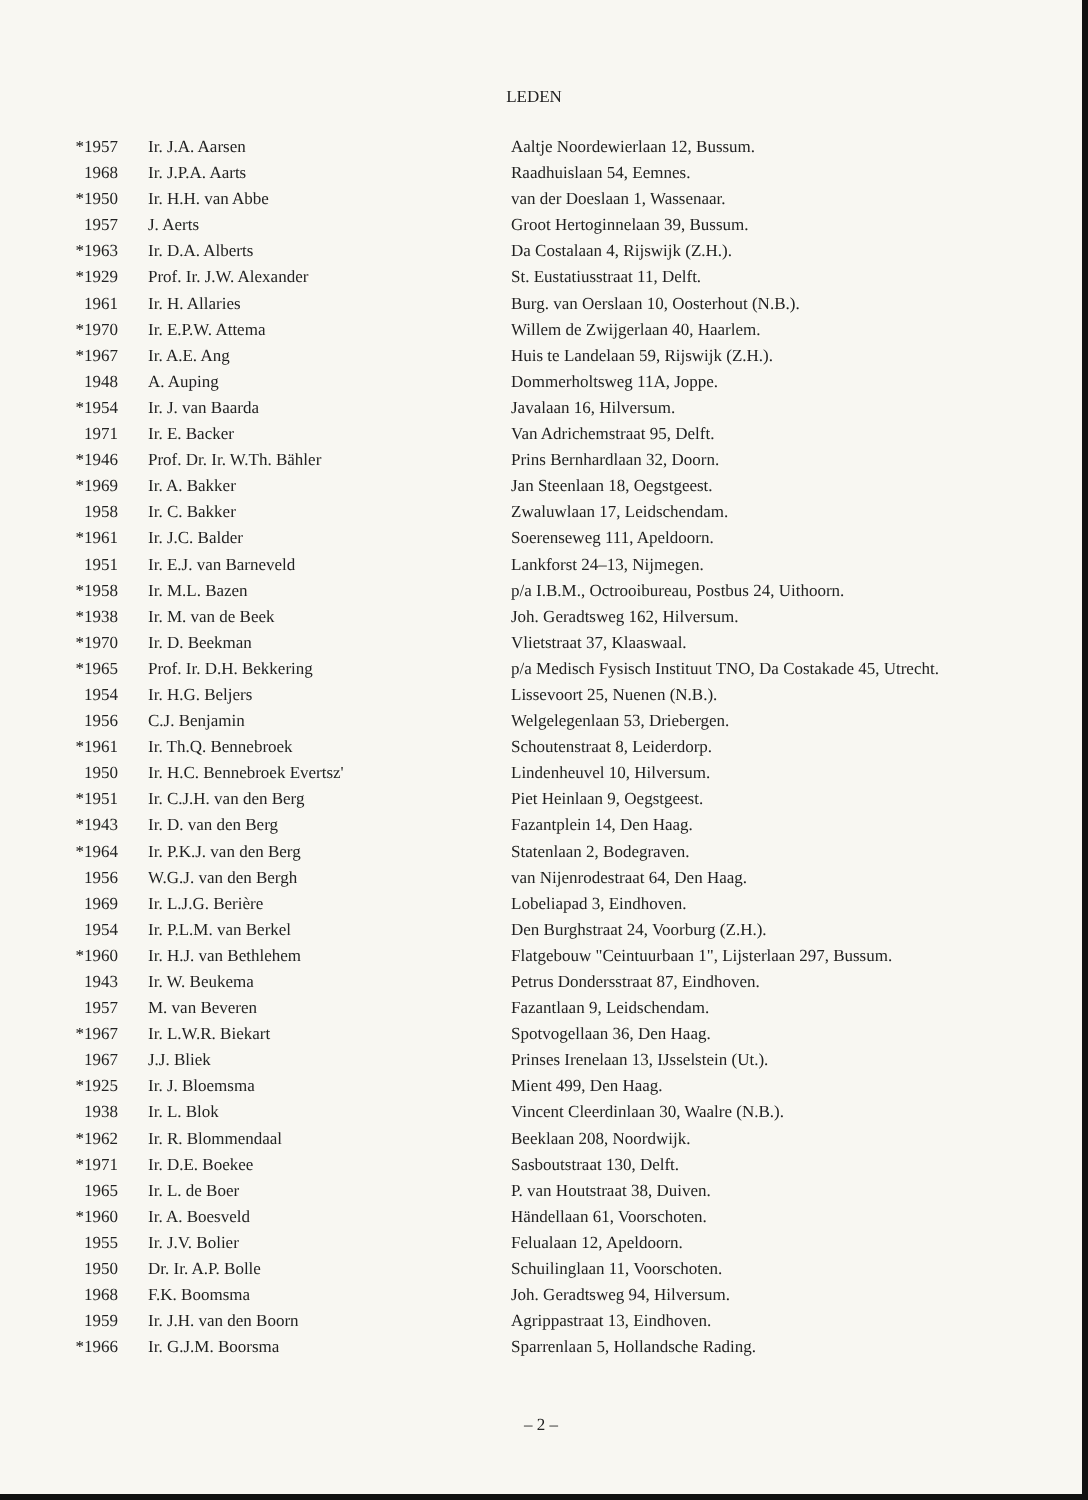LEDEN
| *1957 | Ir. J.A. Aarsen | Aaltje Noordewierlaan 12, Bussum. |
| 1968 | Ir. J.P.A. Aarts | Raadhuislaan 54, Eemnes. |
| *1950 | Ir. H.H. van Abbe | van der Doeslaan 1, Wassenaar. |
| 1957 | J. Aerts | Groot Hertoginnelaan 39, Bussum. |
| *1963 | Ir. D.A. Alberts | Da Costalaan 4, Rijswijk (Z.H.). |
| *1929 | Prof. Ir. J.W. Alexander | St. Eustatiusstraat 11, Delft. |
| 1961 | Ir. H. Allaries | Burg. van Oerslaan 10, Oosterhout (N.B.). |
| *1970 | Ir. E.P.W. Attema | Willem de Zwijgerlaan 40, Haarlem. |
| *1967 | Ir. A.E. Ang | Huis te Landelaan 59, Rijswijk (Z.H.). |
| 1948 | A. Auping | Dommerholtsweg 11A, Joppe. |
| *1954 | Ir. J. van Baarda | Javalaan 16, Hilversum. |
| 1971 | Ir. E. Backer | Van Adrichemstraat 95, Delft. |
| *1946 | Prof. Dr. Ir. W.Th. Bähler | Prins Bernhardlaan 32, Doorn. |
| *1969 | Ir. A. Bakker | Jan Steenlaan 18, Oegstgeest. |
| 1958 | Ir. C. Bakker | Zwaluwlaan 17, Leidschendam. |
| *1961 | Ir. J.C. Balder | Soerenseweg 111, Apeldoorn. |
| 1951 | Ir. E.J. van Barneveld | Lankforst 24–13, Nijmegen. |
| *1958 | Ir. M.L. Bazen | p/a I.B.M., Octrooibureau, Postbus 24, Uithoorn. |
| *1938 | Ir. M. van de Beek | Joh. Geradtsweg 162, Hilversum. |
| *1970 | Ir. D. Beekman | Vlietstraat 37, Klaaswaal. |
| *1965 | Prof. Ir. D.H. Bekkering | p/a Medisch Fysisch Instituut TNO, Da Costakade 45, Utrecht. |
| 1954 | Ir. H.G. Beljers | Lissevoort 25, Nuenen (N.B.). |
| 1956 | C.J. Benjamin | Welgelegenlaan 53, Driebergen. |
| *1961 | Ir. Th.Q. Bennebroek | Schoutenstraat 8, Leiderdorp. |
| 1950 | Ir. H.C. Bennebroek Evertsz' | Lindenheuvel 10, Hilversum. |
| *1951 | Ir. C.J.H. van den Berg | Piet Heinlaan 9, Oegstgeest. |
| *1943 | Ir. D. van den Berg | Fazantplein 14, Den Haag. |
| *1964 | Ir. P.K.J. van den Berg | Statenlaan 2, Bodegraven. |
| 1956 | W.G.J. van den Bergh | van Nijenrodestraat 64, Den Haag. |
| 1969 | Ir. L.J.G. Berière | Lobeliapad 3, Eindhoven. |
| 1954 | Ir. P.L.M. van Berkel | Den Burghstraat 24, Voorburg (Z.H.). |
| *1960 | Ir. H.J. van Bethlehem | Flatgebouw "Ceintuurbaan 1", Lijsterlaan 297, Bussum. |
| 1943 | Ir. W. Beukema | Petrus Dondersstraat 87, Eindhoven. |
| 1957 | M. van Beveren | Fazantlaan 9, Leidschendam. |
| *1967 | Ir. L.W.R. Biekart | Spotvogellaan 36, Den Haag. |
| 1967 | J.J. Bliek | Prinses Irenelaan 13, IJsselstein (Ut.). |
| *1925 | Ir. J. Bloemsma | Mient 499, Den Haag. |
| 1938 | Ir. L. Blok | Vincent Cleerdinlaan 30, Waalre (N.B.). |
| *1962 | Ir. R. Blommendaal | Beeklaan 208, Noordwijk. |
| *1971 | Ir. D.E. Boekee | Sasboutstraat 130, Delft. |
| 1965 | Ir. L. de Boer | P. van Houtstraat 38, Duiven. |
| *1960 | Ir. A. Boesveld | Händellaan 61, Voorschoten. |
| 1955 | Ir. J.V. Bolier | Felualaan 12, Apeldoorn. |
| 1950 | Dr. Ir. A.P. Bolle | Schuilinglaan 11, Voorschoten. |
| 1968 | F.K. Boomsma | Joh. Geradtsweg 94, Hilversum. |
| 1959 | Ir. J.H. van den Boorn | Agrippastraat 13, Eindhoven. |
| *1966 | Ir. G.J.M. Boorsma | Sparrenlaan 5, Hollandsche Rading. |
– 2 –